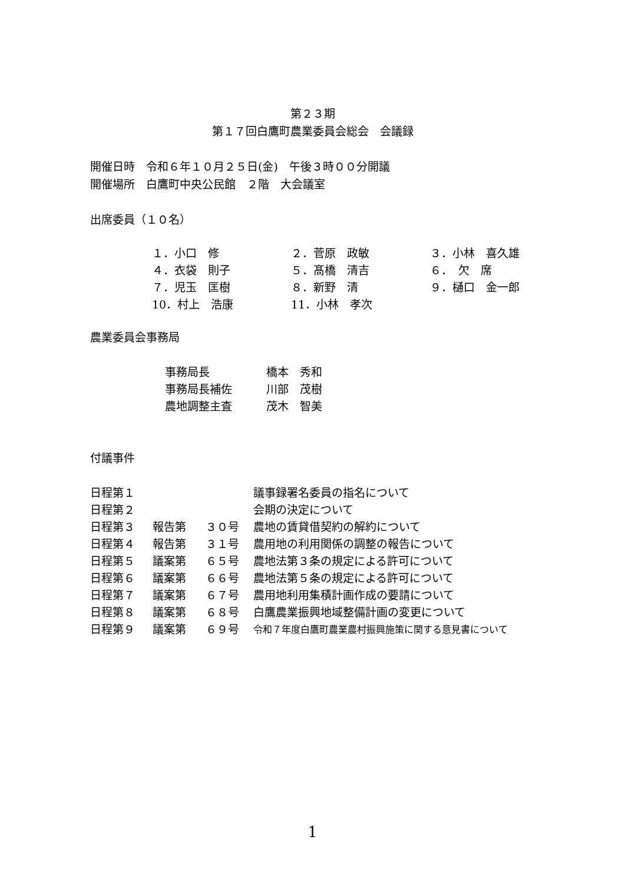第２３期
第１７回白鷹町農業委員会総会　会議録
開催日時　令和６年１０月２５日(金)　午後３時００分開議
開催場所　白鷹町中央公民館　２階　大会議室
出席委員（１０名）
| １．小口 修 | ２．菅原 政敏 | ３．小林 喜久雄 |
| ４．衣袋 則子 | ５．髙橋 清吉 | ６． 欠 席 |
| ７．児玉 匡樹 | ８．新野 清 | ９．樋口 金一郎 |
| 10．村上 浩康 | 11．小林 孝次 | |
農業委員会事務局
| 事務局長 | 橋本 秀和 |
| 事務局長補佐 | 川部 茂樹 |
| 農地調整主査 | 茂木 智美 |
付議事件
| 日程第１ | | | 議事録署名委員の指名について |
| 日程第２ | | | 会期の決定について |
| 日程第３ | 報告第 | ３０号 | 農地の賃貸借契約の解約について |
| 日程第４ | 報告第 | ３１号 | 農用地の利用関係の調整の報告について |
| 日程第５ | 議案第 | ６５号 | 農地法第３条の規定による許可について |
| 日程第６ | 議案第 | ６６号 | 農地法第５条の規定による許可について |
| 日程第７ | 議案第 | ６７号 | 農用地利用集積計画作成の要請について |
| 日程第８ | 議案第 | ６８号 | 白鷹農業振興地域整備計画の変更について |
| 日程第９ | 議案第 | ６９号 | 令和７年度白鷹町農業農村振興施策に関する意見書について |
1